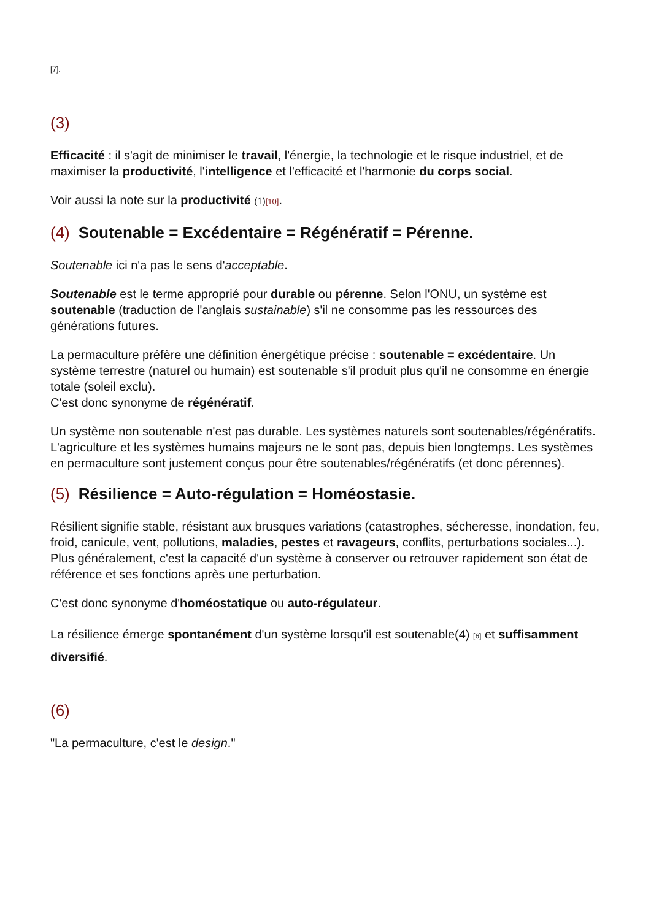[7].
(3)
Efficacité : il s'agit de minimiser le travail, l'énergie, la technologie et le risque industriel, et de maximiser la productivité, l'intelligence et l'efficacité et l'harmonie du corps social.
Voir aussi la note sur la productivité (1)[10].
(4) Soutenable = Excédentaire = Régénératif = Pérenne.
Soutenable ici n'a pas le sens d'acceptable.
Soutenable est le terme approprié pour durable ou pérenne. Selon l'ONU, un système est soutenable (traduction de l'anglais sustainable) s'il ne consomme pas les ressources des générations futures.
La permaculture préfère une définition énergétique précise : soutenable = excédentaire. Un système terrestre (naturel ou humain) est soutenable s'il produit plus qu'il ne consomme en énergie totale (soleil exclu).
C'est donc synonyme de régénératif.
Un système non soutenable n'est pas durable. Les systèmes naturels sont soutenables/régénératifs. L'agriculture et les systèmes humains majeurs ne le sont pas, depuis bien longtemps. Les systèmes en permaculture sont justement conçus pour être soutenables/régénératifs (et donc pérennes).
(5) Résilience = Auto-régulation = Homéostasie.
Résilient signifie stable, résistant aux brusques variations (catastrophes, sécheresse, inondation, feu, froid, canicule, vent, pollutions, maladies, pestes et ravageurs, conflits, perturbations sociales...).
Plus généralement, c'est la capacité d'un système à conserver ou retrouver rapidement son état de référence et ses fonctions après une perturbation.
C'est donc synonyme d'homéostatique ou auto-régulateur.
La résilience émerge spontanément d'un système lorsqu'il est soutenable(4) [6] et suffisamment diversifié.
(6)
"La permaculture, c'est le design."